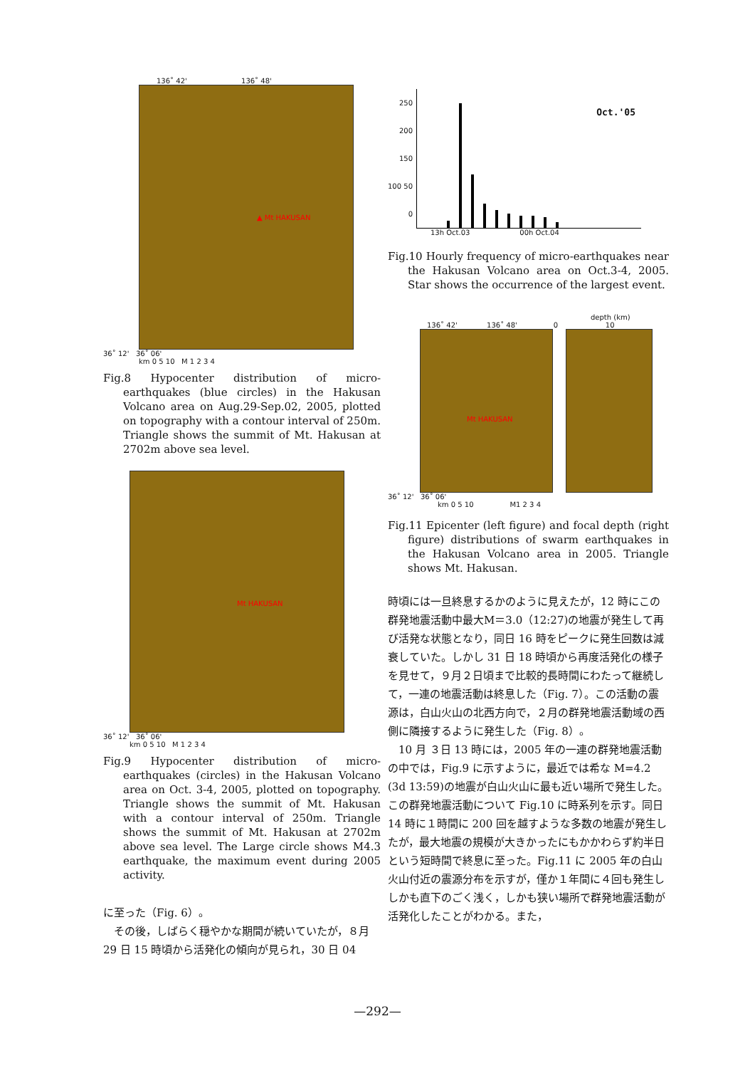136˚ 42' 136˚ 48'
▲ Mt HAKUSAN
36˚ 12' 36˚ 06'
km 0 5 10 M 1 2 3 4
Fig.8 Hypocenter distribution of micro-earthquakes (blue circles) in the Hakusan Volcano area on Aug.29-Sep.02, 2005, plotted on topography with a contour interval of 250m. Triangle shows the summit of Mt. Hakusan at 2702m above sea level.
Mt HAKUSAN
36˚ 12' 36˚ 06'
km 0 5 10 M 1 2 3 4
Fig.9 Hypocenter distribution of micro-earthquakes (circles) in the Hakusan Volcano area on Oct. 3-4, 2005, plotted on topography. Triangle shows the summit of Mt. Hakusan with a contour interval of 250m. Triangle shows the summit of Mt. Hakusan at 2702m above sea level. The Large circle shows M4.3 earthquake, the maximum event during 2005 activity.
に至った（Fig. 6）。
　その後，しばらく穏やかな期間が続いていたが，８月 29 日 15 時頃から活発化の傾向が見られ，30 日 04
250 200 150 100 50 0
Oct.'05
13h Oct.03 00h Oct.04
Fig.10 Hourly frequency of micro-earthquakes near the Hakusan Volcano area on Oct.3-4, 2005. Star shows the occurrence of the largest event.
depth (km)
136˚ 42' 136˚ 48' 0 10
Mt HAKUSAN
36˚ 12' 36˚ 06'
km 0 5 10 M1 2 3 4
Fig.11 Epicenter (left figure) and focal depth (right figure) distributions of swarm earthquakes in the Hakusan Volcano area in 2005. Triangle shows Mt. Hakusan.
時頃には一旦終息するかのように見えたが，12 時にこの群発地震活動中最大M＝3.0（12:27)の地震が発生して再び活発な状態となり，同日 16 時をピークに発生回数は減衰していた。しかし 31 日 18 時頃から再度活発化の様子を見せて，９月２日頃まで比較的長時間にわたって継続して，一連の地震活動は終息した（Fig. 7）。この活動の震源は，白山火山の北西方向で，２月の群発地震活動域の西側に隣接するように発生した（Fig. 8）。
　10 月 ３日 13 時には，2005 年の一連の群発地震活動の中では，Fig.9 に示すように，最近では希な M=4.2 (3d 13:59)の地震が白山火山に最も近い場所で発生した。この群発地震活動について Fig.10 に時系列を示す。同日 14 時に１時間に 200 回を越すような多数の地震が発生したが，最大地震の規模が大きかったにもかかわらず約半日という短時間で終息に至った。Fig.11 に 2005 年の白山火山付近の震源分布を示すが，僅か１年間に４回も発生ししかも直下のごく浅く，しかも狭い場所で群発地震活動が活発化したことがわかる。また，
—292—